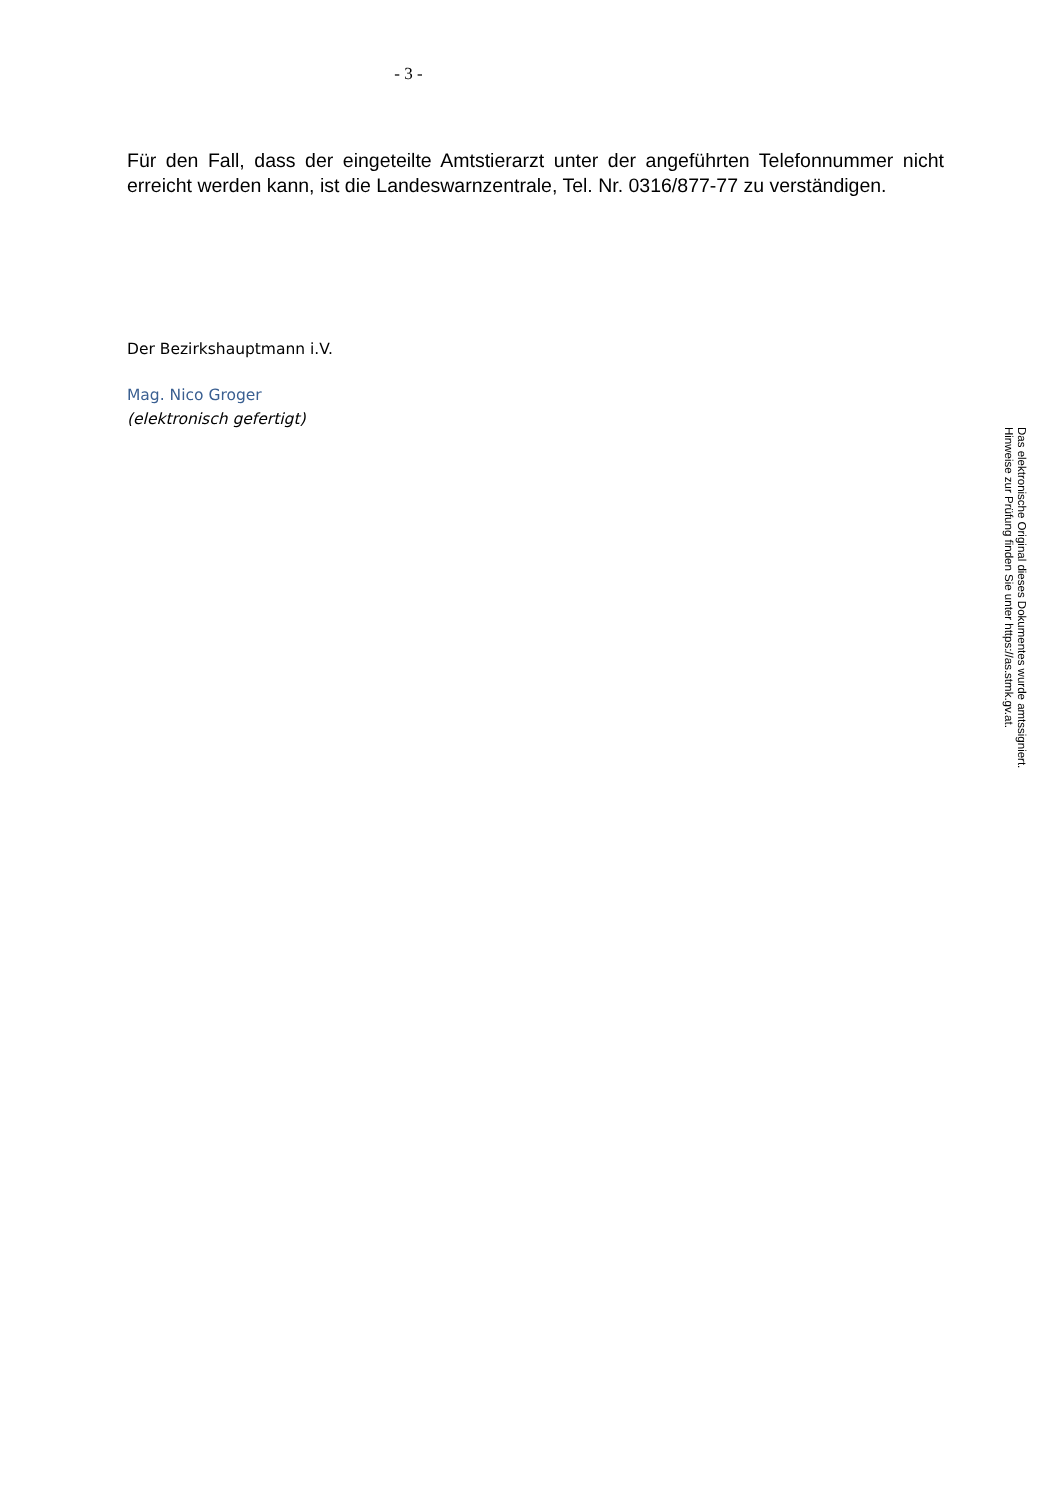- 3 -
Für den Fall, dass der eingeteilte Amtstierarzt unter der angeführten Telefonnummer nicht erreicht werden kann, ist die Landeswarnzentrale, Tel. Nr. 0316/877-77 zu verständigen.
Der Bezirkshauptmann i.V.
Mag. Nico Groger
(elektronisch gefertigt)
Das elektronische Original dieses Dokumentes wurde amtssigniert.
Hinweise zur Prüfung finden Sie unter https://as.stmk.gv.at.